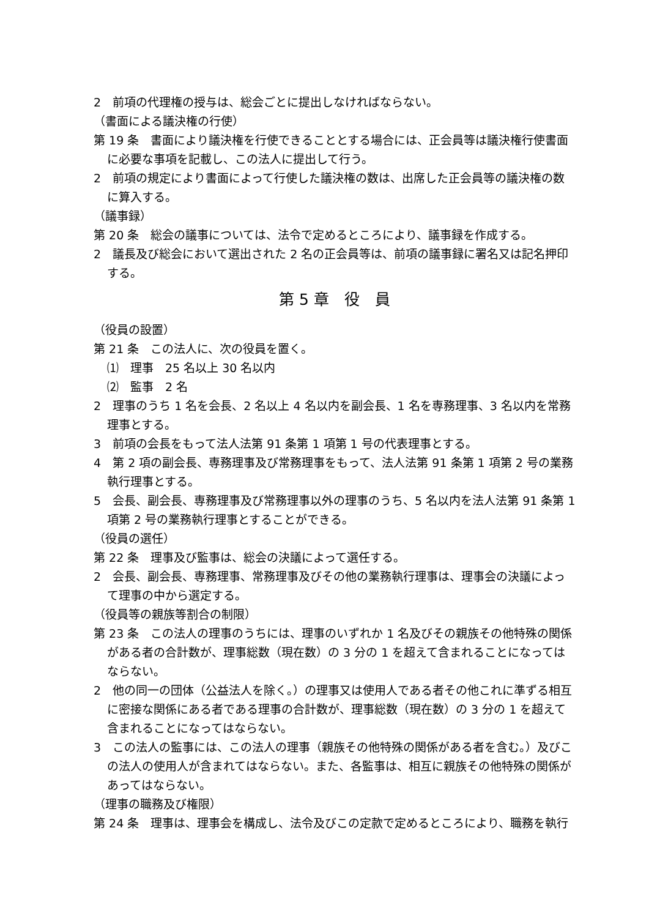2　前項の代理権の授与は、総会ごとに提出しなければならない。
（書面による議決権の行使）
第 19 条　書面により議決権を行使できることとする場合には、正会員等は議決権行使書面に必要な事項を記載し、この法人に提出して行う。
2　前項の規定により書面によって行使した議決権の数は、出席した正会員等の議決権の数に算入する。
（議事録）
第 20 条　総会の議事については、法令で定めるところにより、議事録を作成する。
2　議長及び総会において選出された 2 名の正会員等は、前項の議事録に署名又は記名押印する。
第 5 章　役　員
（役員の設置）
第 21 条　この法人に、次の役員を置く。
⑴　理事　25 名以上 30 名以内
⑵　監事　2 名
2　理事のうち 1 名を会長、2 名以上 4 名以内を副会長、1 名を専務理事、3 名以内を常務理事とする。
3　前項の会長をもって法人法第 91 条第 1 項第 1 号の代表理事とする。
4　第 2 項の副会長、専務理事及び常務理事をもって、法人法第 91 条第 1 項第 2 号の業務執行理事とする。
5　会長、副会長、専務理事及び常務理事以外の理事のうち、5 名以内を法人法第 91 条第 1 項第 2 号の業務執行理事とすることができる。
（役員の選任）
第 22 条　理事及び監事は、総会の決議によって選任する。
2　会長、副会長、専務理事、常務理事及びその他の業務執行理事は、理事会の決議によって理事の中から選定する。
（役員等の親族等割合の制限）
第 23 条　この法人の理事のうちには、理事のいずれか 1 名及びその親族その他特殊の関係がある者の合計数が、理事総数（現在数）の 3 分の 1 を超えて含まれることになってはならない。
2　他の同一の団体（公益法人を除く。）の理事又は使用人である者その他これに準ずる相互に密接な関係にある者である理事の合計数が、理事総数（現在数）の 3 分の 1 を超えて含まれることになってはならない。
3　この法人の監事には、この法人の理事（親族その他特殊の関係がある者を含む。）及びこの法人の使用人が含まれてはならない。また、各監事は、相互に親族その他特殊の関係があってはならない。
（理事の職務及び権限）
第 24 条　理事は、理事会を構成し、法令及びこの定款で定めるところにより、職務を執行